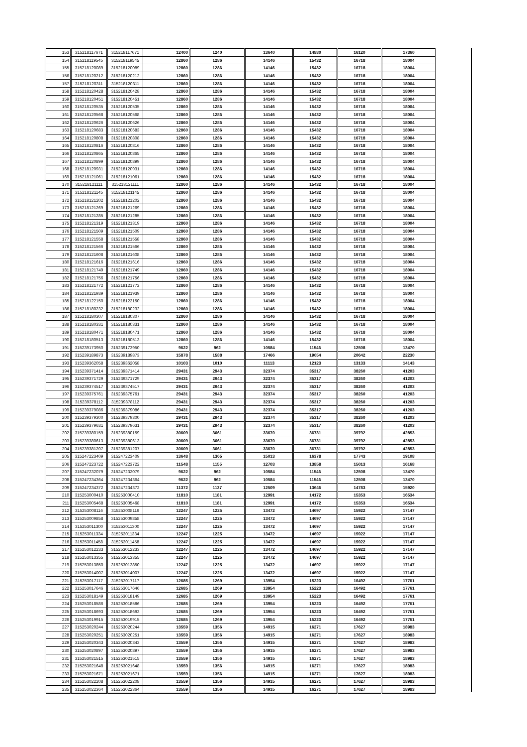| 153 | 315218117671 | 315218117671 | 12400 | 1240 | 13640 | 14880 | 16120 | 17360 |
| 154 | 315218119545 | 315218119545 | 12860 | 1286 | 14146 | 15432 | 16718 | 18004 |
| 155 | 315218120089 | 315218120089 | 12860 | 1286 | 14146 | 15432 | 16718 | 18004 |
| 156 | 315218120212 | 315218120212 | 12860 | 1286 | 14146 | 15432 | 16718 | 18004 |
| 157 | 315218120311 | 315218120311 | 12860 | 1286 | 14146 | 15432 | 16718 | 18004 |
| 158 | 315218120428 | 315218120428 | 12860 | 1286 | 14146 | 15432 | 16718 | 18004 |
| 159 | 315218120451 | 315218120451 | 12860 | 1286 | 14146 | 15432 | 16718 | 18004 |
| 160 | 315218120535 | 315218120535 | 12860 | 1286 | 14146 | 15432 | 16718 | 18004 |
| 161 | 315218120568 | 315218120568 | 12860 | 1286 | 14146 | 15432 | 16718 | 18004 |
| 162 | 315218120626 | 315218120626 | 12860 | 1286 | 14146 | 15432 | 16718 | 18004 |
| 163 | 315218120683 | 315218120683 | 12860 | 1286 | 14146 | 15432 | 16718 | 18004 |
| 164 | 315218120808 | 315218120808 | 12860 | 1286 | 14146 | 15432 | 16718 | 18004 |
| 165 | 315218120816 | 315218120816 | 12860 | 1286 | 14146 | 15432 | 16718 | 18004 |
| 166 | 315218120865 | 315218120865 | 12860 | 1286 | 14146 | 15432 | 16718 | 18004 |
| 167 | 315218120899 | 315218120899 | 12860 | 1286 | 14146 | 15432 | 16718 | 18004 |
| 168 | 315218120931 | 315218120931 | 12860 | 1286 | 14146 | 15432 | 16718 | 18004 |
| 169 | 315218121061 | 315218121061 | 12860 | 1286 | 14146 | 15432 | 16718 | 18004 |
| 170 | 315218121111 | 315218121111 | 12860 | 1286 | 14146 | 15432 | 16718 | 18004 |
| 171 | 315218121145 | 315218121145 | 12860 | 1286 | 14146 | 15432 | 16718 | 18004 |
| 172 | 315218121202 | 315218121202 | 12860 | 1286 | 14146 | 15432 | 16718 | 18004 |
| 173 | 315218121269 | 315218121269 | 12860 | 1286 | 14146 | 15432 | 16718 | 18004 |
| 174 | 315218121285 | 315218121285 | 12860 | 1286 | 14146 | 15432 | 16718 | 18004 |
| 175 | 315218121319 | 315218121319 | 12860 | 1286 | 14146 | 15432 | 16718 | 18004 |
| 176 | 315218121509 | 315218121509 | 12860 | 1286 | 14146 | 15432 | 16718 | 18004 |
| 177 | 315218121558 | 315218121558 | 12860 | 1286 | 14146 | 15432 | 16718 | 18004 |
| 178 | 315218121566 | 315218121566 | 12860 | 1286 | 14146 | 15432 | 16718 | 18004 |
| 179 | 315218121608 | 315218121608 | 12860 | 1286 | 14146 | 15432 | 16718 | 18004 |
| 180 | 315218121616 | 315218121616 | 12860 | 1286 | 14146 | 15432 | 16718 | 18004 |
| 181 | 315218121749 | 315218121749 | 12860 | 1286 | 14146 | 15432 | 16718 | 18004 |
| 182 | 315218121756 | 315218121756 | 12860 | 1286 | 14146 | 15432 | 16718 | 18004 |
| 183 | 315218121772 | 315218121772 | 12860 | 1286 | 14146 | 15432 | 16718 | 18004 |
| 184 | 315218121939 | 315218121939 | 12860 | 1286 | 14146 | 15432 | 16718 | 18004 |
| 185 | 315218122150 | 315218122150 | 12860 | 1286 | 14146 | 15432 | 16718 | 18004 |
| 186 | 315218180232 | 315218180232 | 12860 | 1286 | 14146 | 15432 | 16718 | 18004 |
| 187 | 315218180307 | 315218180307 | 12860 | 1286 | 14146 | 15432 | 16718 | 18004 |
| 188 | 315218180331 | 315218180331 | 12860 | 1286 | 14146 | 15432 | 16718 | 18004 |
| 189 | 315218180471 | 315218180471 | 12860 | 1286 | 14146 | 15432 | 16718 | 18004 |
| 190 | 315218180513 | 315218180513 | 12860 | 1286 | 14146 | 15432 | 16718 | 18004 |
| 191 | 315239173950 | 315239173950 | 9622 | 962 | 10584 | 11546 | 12508 | 13470 |
| 192 | 315239189873 | 315239189873 | 15878 | 1588 | 17466 | 19054 | 20642 | 22230 |
| 193 | 315239362058 | 315239362058 | 10103 | 1010 | 11113 | 12123 | 13133 | 14143 |
| 194 | 315239371414 | 315239371414 | 29431 | 2943 | 32374 | 35317 | 38260 | 41203 |
| 195 | 315239371729 | 315239371729 | 29431 | 2943 | 32374 | 35317 | 38260 | 41203 |
| 196 | 315239374517 | 315239374517 | 29431 | 2943 | 32374 | 35317 | 38260 | 41203 |
| 197 | 315239375761 | 315239375761 | 29431 | 2943 | 32374 | 35317 | 38260 | 41203 |
| 198 | 315239378112 | 315239378112 | 29431 | 2943 | 32374 | 35317 | 38260 | 41203 |
| 199 | 315239379086 | 315239379086 | 29431 | 2943 | 32374 | 35317 | 38260 | 41203 |
| 200 | 315239379300 | 315239379300 | 29431 | 2943 | 32374 | 35317 | 38260 | 41203 |
| 201 | 315239379631 | 315239379631 | 29431 | 2943 | 32374 | 35317 | 38260 | 41203 |
| 202 | 315239380159 | 315239380159 | 30609 | 3061 | 33670 | 36731 | 39792 | 42853 |
| 203 | 315239380613 | 315239380613 | 30609 | 3061 | 33670 | 36731 | 39792 | 42853 |
| 204 | 315239381207 | 315239381207 | 30609 | 3061 | 33670 | 36731 | 39792 | 42853 |
| 205 | 315247223409 | 315247223409 | 13648 | 1365 | 15013 | 16378 | 17743 | 19108 |
| 206 | 315247223722 | 315247223722 | 11548 | 1155 | 12703 | 13858 | 15013 | 16168 |
| 207 | 315247232079 | 315247232079 | 9622 | 962 | 10584 | 11546 | 12508 | 13470 |
| 208 | 315247234364 | 315247234364 | 9622 | 962 | 10584 | 11546 | 12508 | 13470 |
| 209 | 315247234372 | 315247234372 | 11372 | 1137 | 12509 | 13646 | 14783 | 15920 |
| 210 | 315253000410 | 315253000410 | 11810 | 1181 | 12991 | 14172 | 15353 | 16534 |
| 211 | 315253005468 | 315253005468 | 11810 | 1181 | 12991 | 14172 | 15353 | 16534 |
| 212 | 315253008116 | 315253008116 | 12247 | 1225 | 13472 | 14697 | 15922 | 17147 |
| 213 | 315253009858 | 315253009858 | 12247 | 1225 | 13472 | 14697 | 15922 | 17147 |
| 214 | 315253011300 | 315253011300 | 12247 | 1225 | 13472 | 14697 | 15922 | 17147 |
| 215 | 315253011334 | 315253011334 | 12247 | 1225 | 13472 | 14697 | 15922 | 17147 |
| 216 | 315253011458 | 315253011458 | 12247 | 1225 | 13472 | 14697 | 15922 | 17147 |
| 217 | 315253012233 | 315253012233 | 12247 | 1225 | 13472 | 14697 | 15922 | 17147 |
| 218 | 315253013355 | 315253013355 | 12247 | 1225 | 13472 | 14697 | 15922 | 17147 |
| 219 | 315253013850 | 315253013850 | 12247 | 1225 | 13472 | 14697 | 15922 | 17147 |
| 220 | 315253014007 | 315253014007 | 12247 | 1225 | 13472 | 14697 | 15922 | 17147 |
| 221 | 315253017117 | 315253017117 | 12685 | 1269 | 13954 | 15223 | 16492 | 17761 |
| 222 | 315253017646 | 315253017646 | 12685 | 1269 | 13954 | 15223 | 16492 | 17761 |
| 223 | 315253018149 | 315253018149 | 12685 | 1269 | 13954 | 15223 | 16492 | 17761 |
| 224 | 315253018586 | 315253018586 | 12685 | 1269 | 13954 | 15223 | 16492 | 17761 |
| 225 | 315253018693 | 315253018693 | 12685 | 1269 | 13954 | 15223 | 16492 | 17761 |
| 226 | 315253019915 | 315253019915 | 12685 | 1269 | 13954 | 15223 | 16492 | 17761 |
| 227 | 315253020244 | 315253020244 | 13559 | 1356 | 14915 | 16271 | 17627 | 18983 |
| 228 | 315253020251 | 315253020251 | 13559 | 1356 | 14915 | 16271 | 17627 | 18983 |
| 229 | 315253020343 | 315253020343 | 13559 | 1356 | 14915 | 16271 | 17627 | 18983 |
| 230 | 315253020897 | 315253020897 | 13559 | 1356 | 14915 | 16271 | 17627 | 18983 |
| 231 | 315253021515 | 315253021515 | 13559 | 1356 | 14915 | 16271 | 17627 | 18983 |
| 232 | 315253021648 | 315253021648 | 13559 | 1356 | 14915 | 16271 | 17627 | 18983 |
| 233 | 315253021671 | 315253021671 | 13559 | 1356 | 14915 | 16271 | 17627 | 18983 |
| 234 | 315253022208 | 315253022208 | 13559 | 1356 | 14915 | 16271 | 17627 | 18983 |
| 235 | 315253022364 | 315253022364 | 13559 | 1356 | 14915 | 16271 | 17627 | 18983 |